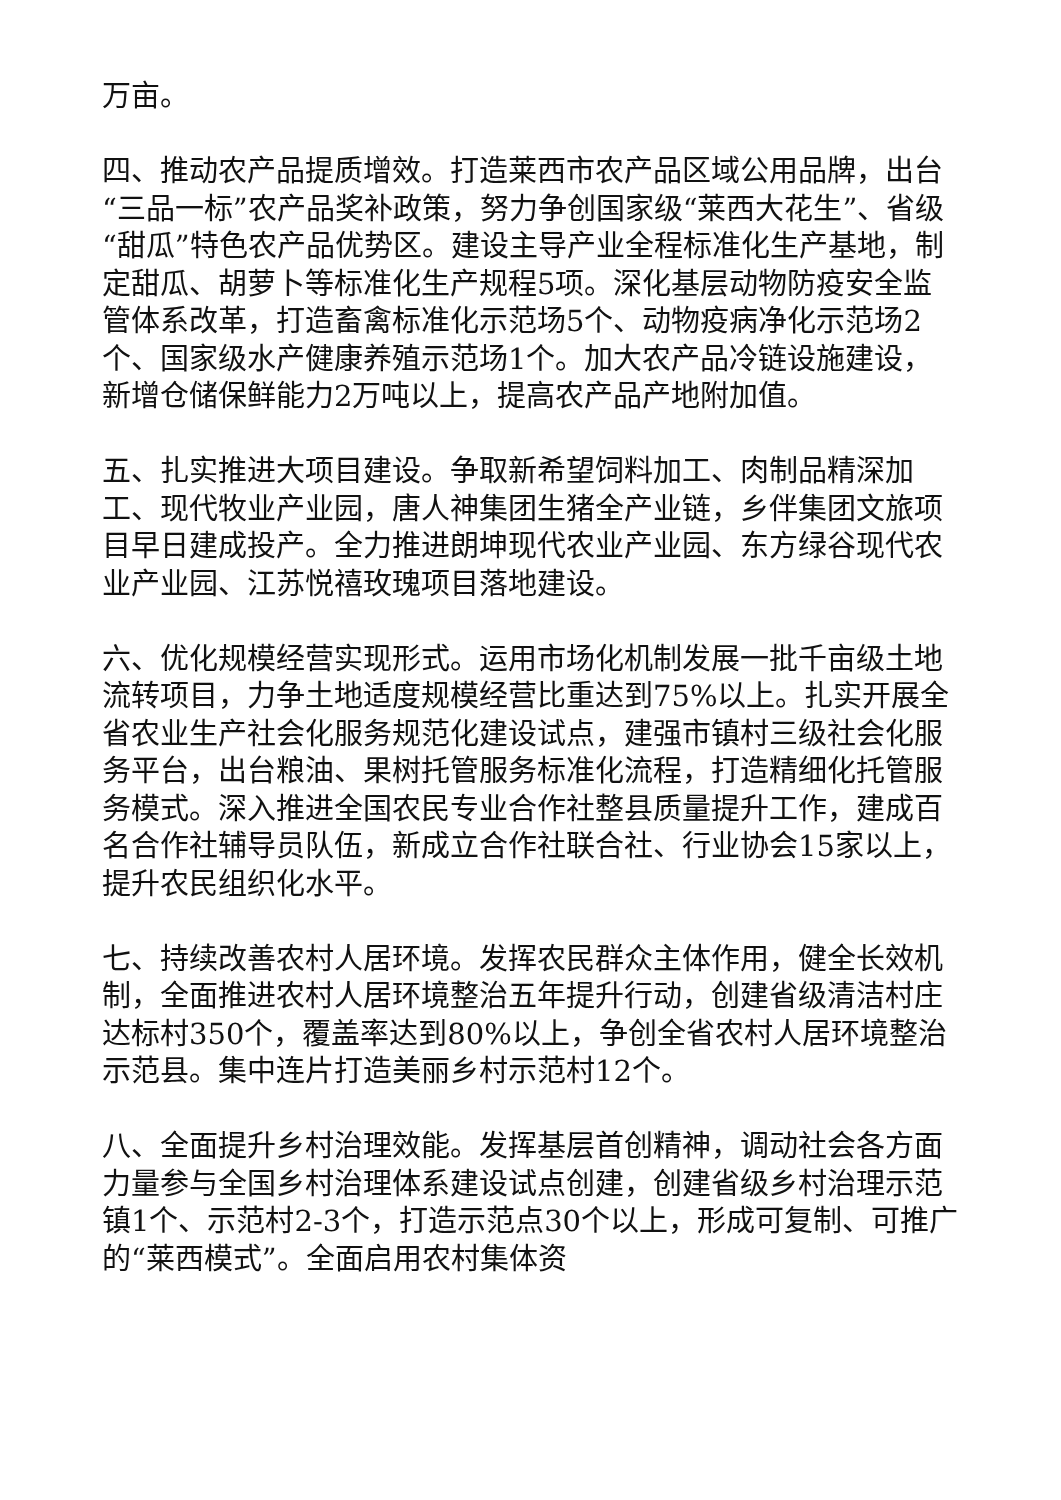万亩。
四、推动农产品提质增效。打造莱西市农产品区域公用品牌，出台“三品一标”农产品奖补政策，努力争创国家级“莱西大花生”、省级“甜瓜”特色农产品优势区。建设主导产业全程标准化生产基地，制定甜瓜、胡萝卜等标准化生产规程5项。深化基层动物防疫安全监管体系改革，打造畜禽标准化示范场5个、动物疫病净化示范场2个、国家级水产健康养殖示范场1个。加大农产品冷链设施建设，新增仓储保鲜能力2万吨以上，提高农产品产地附加值。
五、扎实推进大项目建设。争取新希望饲料加工、肉制品精深加工、现代牧业产业园，唐人神集团生猪全产业链，乡伴集团文旅项目早日建成投产。全力推进朗坤现代农业产业园、东方绿谷现代农业产业园、江苏悦禧玫瑰项目落地建设。
六、优化规模经营实现形式。运用市场化机制发展一批千亩级土地流转项目，力争土地适度规模经营比重达到75%以上。扎实开展全省农业生产社会化服务规范化建设试点，建强市镇村三级社会化服务平台，出台粮油、果树托管服务标准化流程，打造精细化托管服务模式。深入推进全国农民专业合作社整县质量提升工作，建成百名合作社辅导员队伍，新成立合作社联合社、行业协会15家以上，提升农民组织化水平。
七、持续改善农村人居环境。发挥农民群众主体作用，健全长效机制，全面推进农村人居环境整治五年提升行动，创建省级清洁村庄达标村350个，覆盖率达到80%以上，争创全省农村人居环境整治示范县。集中连片打造美丽乡村示范村12个。
八、全面提升乡村治理效能。发挥基层首创精神，调动社会各方面力量参与全国乡村治理体系建设试点创建，创建省级乡村治理示范镇1个、示范村2-3个，打造示范点30个以上，形成可复制、可推广的“莱西模式”。全面启用农村集体资